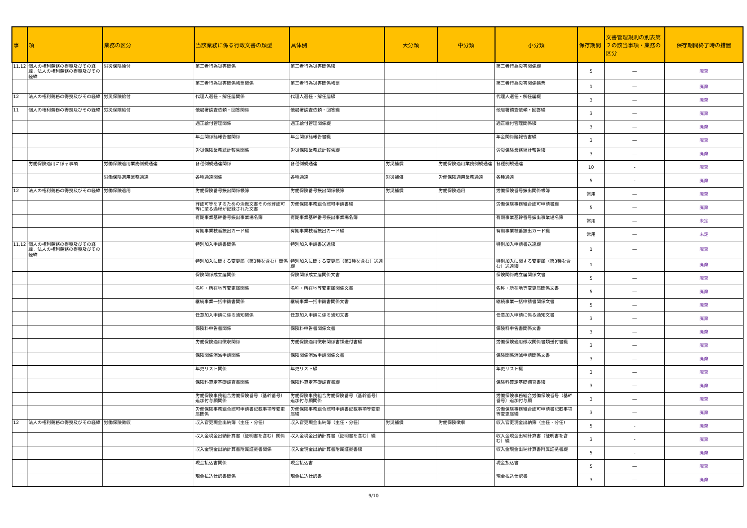| 事 | 項 | 業務の区分 | 当該業務に係る行政文書の類型 | 具体例 | 大分類 | 中分類 | 小分類 | 保存期間 | 文書管理規則の別表第２の該当事項・業務の区分 | 保存期間終了時の措置 |
| --- | --- | --- | --- | --- | --- | --- | --- | --- | --- | --- |
| 11,12 | 個人の権利義務の得喪及びその経緯，法人の権利義務の得喪及びその経緯 | 労災保険給付 | 第三者行為災害関係 | 第三者行為災害関係綴 | | | 第三者行為災害関係綴 | 5 | ― | 廃棄 |
| | | | 第三者行為災害関係帳票関係 | 第三者行為災害関係帳票 | | | 第三者行為災害関係帳票 | 1 | ― | 廃棄 |
| 12 | 法人の権利義務の得喪及びその経緯 | 労災保険給付 | 代理人選任・解任届関係 | 代理人選任・解任届綴 | | | 代理人選任・解任届綴 | 3 | ― | 廃棄 |
| 11 | 個人の権利義務の得喪及びその経緯 | 労災保険給付 | 他局署調査依頼・回答関係 | 他局署調査依頼・回答綴 | | | 他局署調査依頼・回答綴 | 3 | ― | 廃棄 |
| | | | 適正給付管理関係 | 適正給付管理関係綴 | | | 適正給付管理関係綴 | 3 | ― | 廃棄 |
| | | | 年金関係諸報告書関係 | 年金関係諸報告書綴 | | | 年金関係諸報告書綴 | 3 | ― | 廃棄 |
| | | | 労災保険業務統計報告関係 | 労災保険業務統計報告綴 | | | 労災保険業務統計報告綴 | 3 | ― | 廃棄 |
| | 労働保険適用に係る事項 | 労働保険適用業務例規通達 | 各種例規通達関係 | 各種例規通達 | 労災補償 | 労働保険適用業務例規通達 | 各種例規通達 | 10 | - | 廃棄 |
| | | 労働保険適用業務通達 | 各種通達関係 | 各種通達 | 労災補償 | 労働保険適用業務通達 | 各種通達 | 5 | - | 廃棄 |
| 12 | 法人の権利義務の得喪及びその経緯 | 労働保険適用 | 労働保険番号振出関係帳簿 | 労働保険番号振出関係帳簿 | 労災補償 | 労働保険適用 | 労働保険番号振出関係帳簿 | 常用 | ― | 廃棄 |
| | | | 許認可等をするための決裁文書その他許認可等に至る過程が記録された文書 | 労働保険事務組合認可申請書綴 | | | 労働保険事務組合認可申請書綴 | 5 | ― | 廃棄 |
| | | | 有期事業基幹番号振出事業場名簿 | 有期事業基幹番号振出事業場名簿 | | | 有期事業基幹番号振出事業場名簿 | 常用 | ― | 未定 |
| | | | 有期事業枝番振出カード綴 | 有期事業枝番振出カード綴 | | | 有期事業枝番振出カード綴 | 常用 | ― | 未定 |
| 11,12 | 個人の権利義務の得喪及びその経緯，法人の権利義務の得喪及びその経緯 | | 特別加入申請書関係 | 特別加入申請書送達綴 | | | 特別加入申請書送達綴 | 1 | ― | 廃棄 |
| | | | 特別加入に関する変更届（第3種を含む）関係 | 特別加入に関する変更届（第3種を含む）送達綴 | | | 特別加入に関する変更届（第3種を含む）送達綴 | 1 | ― | 廃棄 |
| | | | 保険関係成立届関係 | 保険関係成立届関係文書 | | | 保険関係成立届関係文書 | 5 | ― | 廃棄 |
| | | | 名称・所在地等変更届関係 | 名称・所在地等変更届関係文書 | | | 名称・所在地等変更届関係文書 | 5 | ― | 廃棄 |
| | | | 継続事業一括申請書関係 | 継続事業一括申請書関係文書 | | | 継続事業一括申請書関係文書 | 5 | ― | 廃棄 |
| | | | 任意加入申請に係る通知関係 | 任意加入申請に係る通知文書 | | | 任意加入申請に係る通知文書 | 3 | ― | 廃棄 |
| | | | 保険料申告書関係 | 保険料申告書関係文書 | | | 保険料申告書関係文書 | 3 | ― | 廃棄 |
| | | | 労働保険適用徴収関係 | 労働保険適用徴収関係書類送付書綴 | | | 労働保険適用徴収関係書類送付書綴 | 3 | ― | 廃棄 |
| | | | 保険関係消滅申請関係 | 保険関係消滅申請関係文書 | | | 保険関係消滅申請関係文書 | 3 | ― | 廃棄 |
| | | | 年更リスト関係 | 年更リスト綴 | | | 年更リスト綴 | 3 | ― | 廃棄 |
| | | | 保険料算定基礎調査書関係 | 保険料算定基礎調査書綴 | | | 保険料算定基礎調査書綴 | 3 | ― | 廃棄 |
| | | | 労働保険事務組合労働保険番号（基幹番号）追加付与願関係 | 労働保険事務組合労働保険番号（基幹番号）追加付与願関係 | | | 労働保険事務組合労働保険番号（基幹番号）追加付与願 | 3 | ― | 廃棄 |
| | | | 労働保険事務組合認可申請書記載事項等変更届関係 | 労働保険事務組合認可申請書記載事項等変更届綴 | | | 労働保険事務組合認可申請書記載事項等変更届綴 | 3 | ― | 廃棄 |
| 12 | 法人の権利義務の得喪及びその経緯 | 労働保険徴収 | 収入官吏現金出納簿（主任・分任） | 収入官吏現金出納簿（主任・分任） | 労災補償 | 労働保険徴収 | 収入官吏現金出納簿（主任・分任） | 5 | - | 廃棄 |
| | | | 収入金現金出納計算書（証明書を含む）関係 | 収入金現金出納計算書（証明書を含む）綴 | | | 収入金現金出納計算書（証明書を含む）綴 | 3 | - | 廃棄 |
| | | | 収入金現金出納計算書附属証拠書関係 | 収入金現金出納計算書附属証拠書綴 | | | 収入金現金出納計算書附属証拠書綴 | 5 | - | 廃棄 |
| | | | 現金払込書関係 | 現金払込書 | | | 現金払込書 | 5 | ― | 廃棄 |
| | | | 現金払込仕訳書関係 | 現金払込仕訳書 | | | 現金払込仕訳書 | 3 | ― | 廃棄 |
9/10